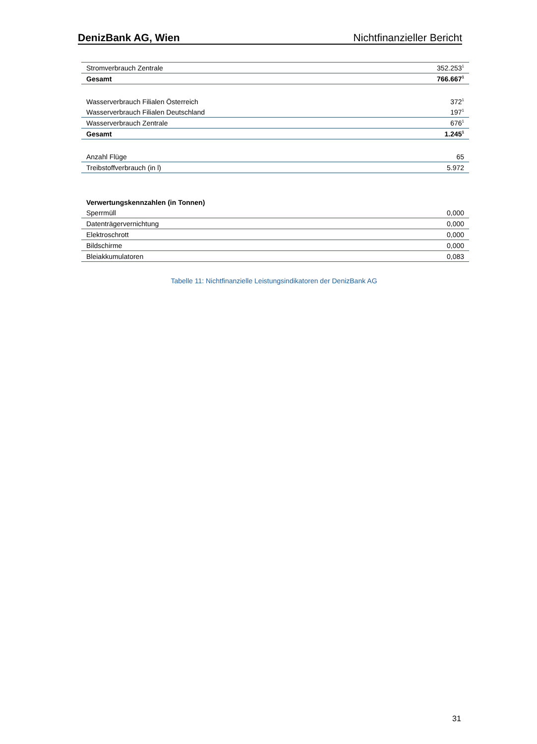DenizBank AG, Wien Nichtfinanzieller Bericht
| Stromverbrauch Zentrale | 352.253<sup>1</sup> |
| Gesamt | 766.667<sup>1</sup> |
| Wasserverbrauch Filialen Österreich | 372<sup>1</sup> |
| Wasserverbrauch Filialen Deutschland | 197<sup>1</sup> |
| Wasserverbrauch Zentrale | 676<sup>1</sup> |
| Gesamt | 1.245<sup>1</sup> |
| Anzahl Flüge | 65 |
| Treibstoffverbrauch (in l) | 5.972 |
| Verwertungskennzahlen (in Tonnen) | |
| Sperrmüll | 0,000 |
| Datenträgervernichtung | 0,000 |
| Elektroschrott | 0,000 |
| Bildschirme | 0,000 |
| Bleiakkumulatoren | 0,083 |
Tabelle 11: Nichtfinanzielle Leistungsindikatoren der DenizBank AG
31